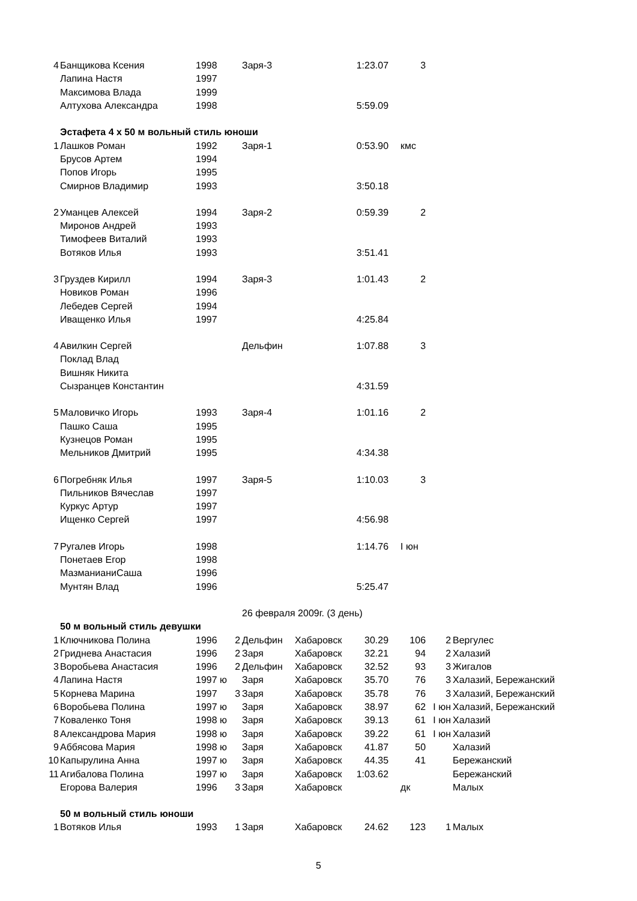| 4 | Банщикова Ксения | 1998 | | Заря-3 | | 1:23.07 | 3 | | |
| | Лапина Настя | 1997 | | | | | | | |
| | Максимова Влада | 1999 | | | | | | | |
| | Алтухова Александра | 1998 | | | | 5:59.09 | | | |
| | Эстафета 4 х 50 м вольный стиль юноши | | | | | | | | |
| 1 | Лашков Роман | 1992 | | Заря-1 | | 0:53.90 | кмс | | |
| | Брусов Артем | 1994 | | | | | | | |
| | Попов Игорь | 1995 | | | | | | | |
| | Смирнов Владимир | 1993 | | | | 3:50.18 | | | |
| 2 | Уманцев Алексей | 1994 | | Заря-2 | | 0:59.39 | 2 | | |
| | Миронов Андрей | 1993 | | | | | | | |
| | Тимофеев Виталий | 1993 | | | | | | | |
| | Вотяков Илья | 1993 | | | | 3:51.41 | | | |
| 3 | Груздев Кирилл | 1994 | | Заря-3 | | 1:01.43 | 2 | | |
| | Новиков Роман | 1996 | | | | | | | |
| | Лебедев Сергей | 1994 | | | | | | | |
| | Иващенко Илья | 1997 | | | | 4:25.84 | | | |
| 4 | Авилкин Сергей | | | Дельфин | | 1:07.88 | 3 | | |
| | Поклад Влад | | | | | | | | |
| | Вишняк Никита | | | | | | | | |
| | Сызранцев Константин | | | | | 4:31.59 | | | |
| 5 | Маловичко Игорь | 1993 | | Заря-4 | | 1:01.16 | 2 | | |
| | Пашко Саша | 1995 | | | | | | | |
| | Кузнецов Роман | 1995 | | | | | | | |
| | Мельников Дмитрий | 1995 | | | | 4:34.38 | | | |
| 6 | Погребняк Илья | 1997 | | Заря-5 | | 1:10.03 | 3 | | |
| | Пильников Вячеслав | 1997 | | | | | | | |
| | Куркус Артур | 1997 | | | | | | | |
| | Ищенко Сергей | 1997 | | | | 4:56.98 | | | |
| 7 | Ругалев Игорь | 1998 | | | | 1:14.76 | I юн | | |
| | Понетаев Егор | 1998 | | | | | | | |
| | МазманианиСаша | 1996 | | | | | | | |
| | Мунтян Влад | 1996 | | | | 5:25.47 | | | |
| | | | | 26 февраля 2009г. (3 день) | | | | | |
| | 50 м вольный стиль девушки | | | | | | | | |
| 1 | Ключникова Полина | 1996 | 2 | Дельфин | Хабаровск | 30.29 | 106 | 2 | Вергулес |
| 2 | Гриднева Анастасия | 1996 | 2 | Заря | Хабаровск | 32.21 | 94 | 2 | Халазий |
| 3 | Воробьева Анастасия | 1996 | 2 | Дельфин | Хабаровск | 32.52 | 93 | 3 | Жигалов |
| 4 | Лапина Настя | 1997 ю | | Заря | Хабаровск | 35.70 | 76 | 3 | Халазий, Бережанский |
| 5 | Корнева Марина | 1997 | 3 | Заря | Хабаровск | 35.78 | 76 | 3 | Халазий, Бережанский |
| 6 | Воробьева Полина | 1997 ю | | Заря | Хабаровск | 38.97 | 62 | I юн | Халазий, Бережанский |
| 7 | Коваленко Тоня | 1998 ю | | Заря | Хабаровск | 39.13 | 61 | I юн | Халазий |
| 8 | Александрова Мария | 1998 ю | | Заря | Хабаровск | 39.22 | 61 | I юн | Халазий |
| 9 | Аббясова Мария | 1998 ю | | Заря | Хабаровск | 41.87 | 50 | | Халазий |
| 10 | Капырулина Анна | 1997 ю | | Заря | Хабаровск | 44.35 | 41 | | Бережанский |
| 11 | Агибалова Полина | 1997 ю | | Заря | Хабаровск | 1:03.62 | | | Бережанский |
| | Егорова Валерия | 1996 | 3 | Заря | Хабаровск | | дк | | Малых |
| | 50 м вольный стиль юноши | | | | | | | | |
| 1 | Вотяков Илья | 1993 | 1 | Заря | Хабаровск | 24.62 | 123 | 1 | Малых |
5